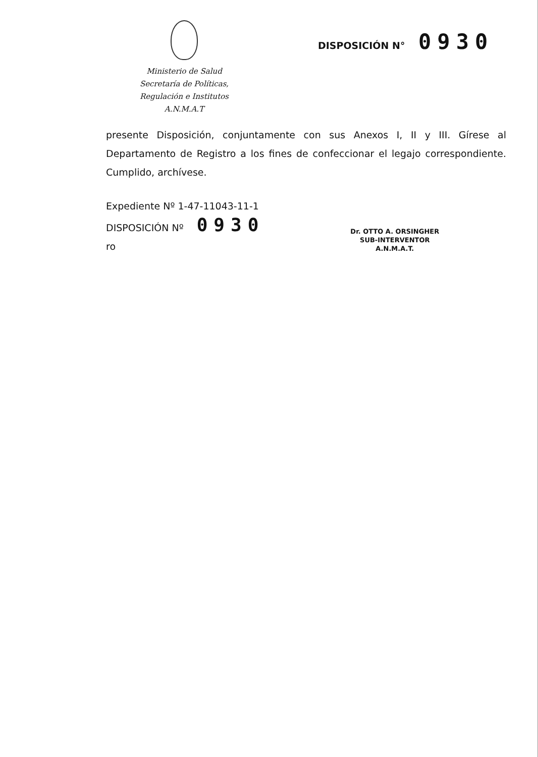Ministerio de Salud
Secretaría de Políticas,
Regulación e Institutos
A.N.M.A.T
DISPOSICIÓN N° 0930
presente Disposición, conjuntamente con sus Anexos I, II y III. Gírese al Departamento de Registro a los fines de confeccionar el legajo correspondiente. Cumplido, archívese.
Expediente Nº 1-47-11043-11-1
DISPOSICIÓN Nº 0930
ro
Dr. OTTO A. ORSINGHER
SUB-INTERVENTOR
A.N.M.A.T.